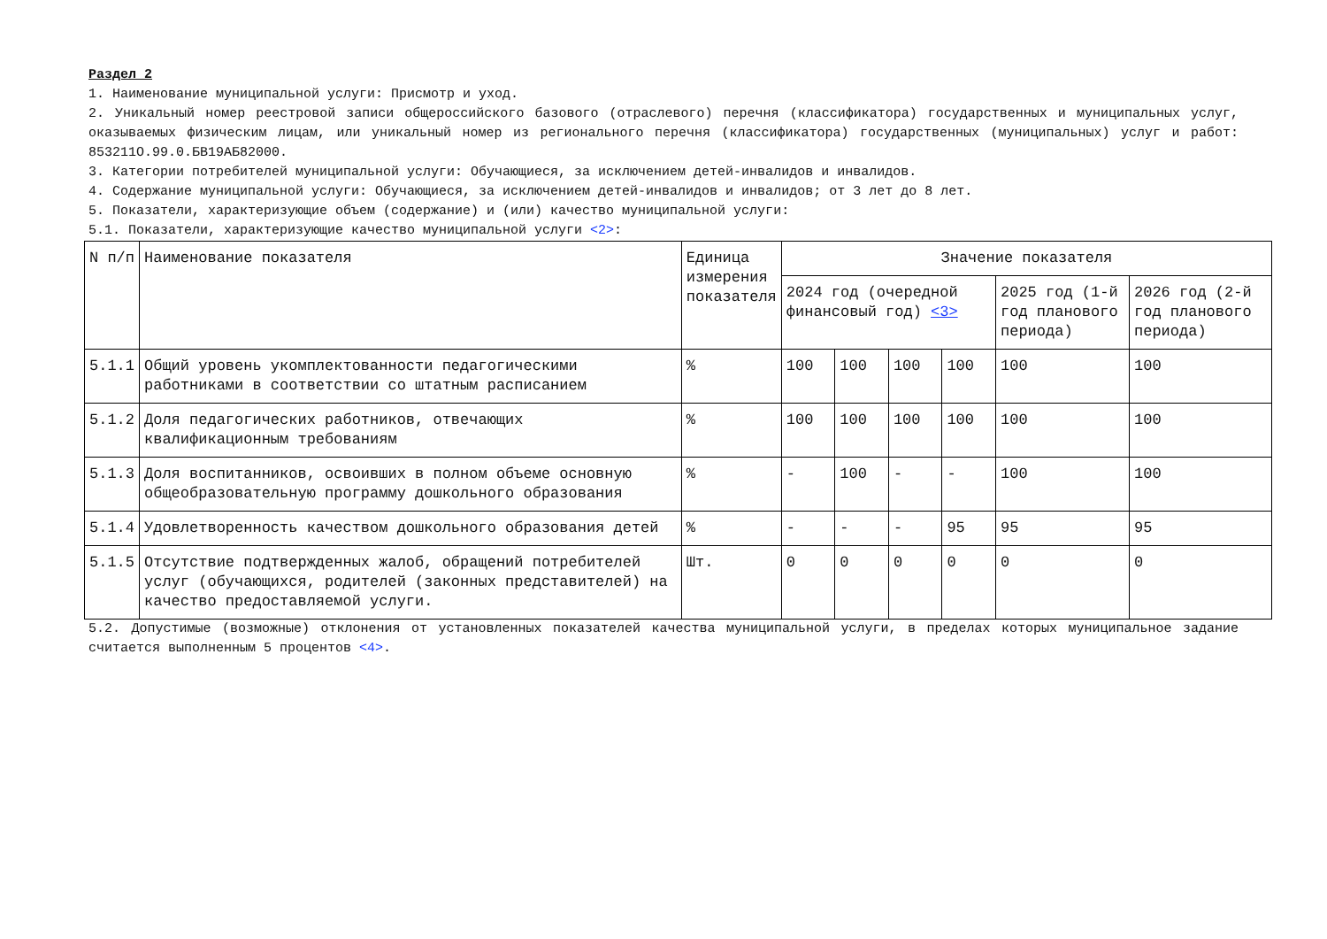Раздел 2
1. Наименование муниципальной услуги: Присмотр и уход.
2. Уникальный номер реестровой записи общероссийского базового (отраслевого) перечня (классификатора) государственных и муниципальных услуг, оказываемых физическим лицам, или уникальный номер из регионального перечня (классификатора) государственных (муниципальных) услуг и работ: 853211О.99.0.БВ19АБ82000.
3. Категории потребителей муниципальной услуги: Обучающиеся, за исключением детей-инвалидов и инвалидов.
4. Содержание муниципальной услуги: Обучающиеся, за исключением детей-инвалидов и инвалидов; от 3 лет до 8 лет.
5. Показатели, характеризующие объем (содержание) и (или) качество муниципальной услуги:
5.1. Показатели, характеризующие качество муниципальной услуги <2>:
| N п/п | Наименование показателя | Единица измерения показателя | Значение показателя | | | | | |
| --- | --- | --- | --- | --- | --- | --- | --- | --- |
| | | | 2024 год (очередной финансовый год) <3> | | | | 2025 год (1-й год планового периода) | 2026 год (2-й год планового периода) |
| 5.1.1 | Общий уровень укомплектованности педагогическими работниками в соответствии со штатным расписанием | % | 100 | 100 | 100 | 100 | 100 | 100 |
| 5.1.2 | Доля педагогических работников, отвечающих квалификационным требованиям | % | 100 | 100 | 100 | 100 | 100 | 100 |
| 5.1.3 | Доля воспитанников, освоивших в полном объеме основную общеобразовательную программу дошкольного образования | % | - | 100 | - | - | 100 | 100 |
| 5.1.4 | Удовлетворенность качеством дошкольного образования детей | % | - | - | - | 95 | 95 | 95 |
| 5.1.5 | Отсутствие подтвержденных жалоб, обращений потребителей услуг (обучающихся, родителей (законных представителей) на качество предоставляемой услуги. | Шт. | 0 | 0 | 0 | 0 | 0 | 0 |
5.2. Допустимые (возможные) отклонения от установленных показателей качества муниципальной услуги, в пределах которых муниципальное задание считается выполненным 5 процентов <4>.